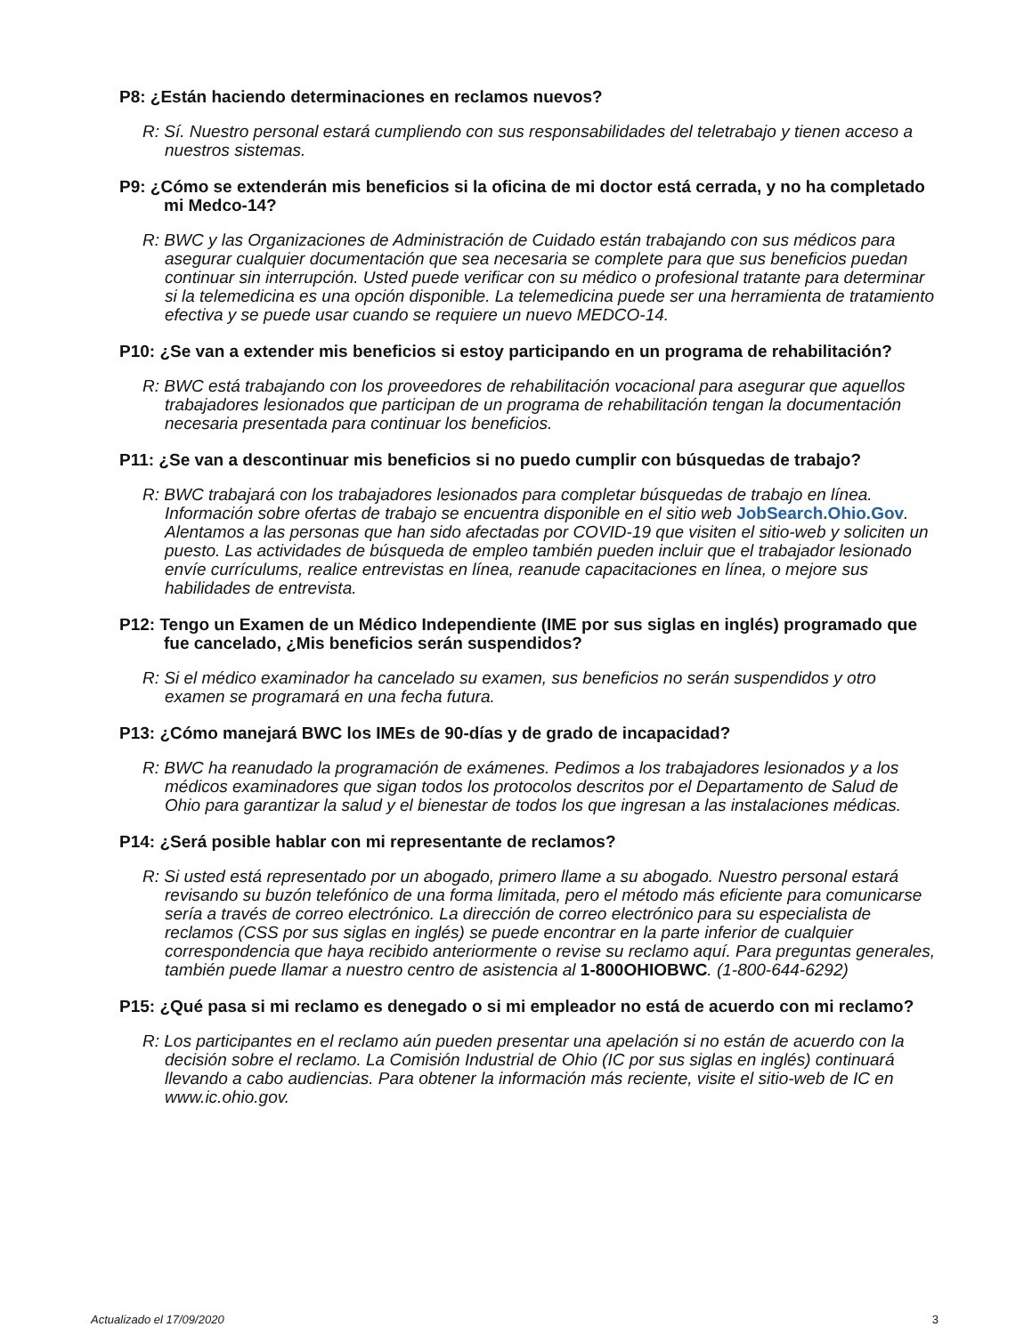P8: ¿Están haciendo determinaciones en reclamos nuevos?
R: Sí. Nuestro personal estará cumpliendo con sus responsabilidades del teletrabajo y tienen acceso a nuestros sistemas.
P9: ¿Cómo se extenderán mis beneficios si la oficina de mi doctor está cerrada, y no ha completado mi Medco-14?
R: BWC y las Organizaciones de Administración de Cuidado están trabajando con sus médicos para asegurar cualquier documentación que sea necesaria se complete para que sus beneficios puedan continuar sin interrupción. Usted puede verificar con su médico o profesional tratante para determinar si la telemedicina es una opción disponible. La telemedicina puede ser una herramienta de tratamiento efectiva y se puede usar cuando se requiere un nuevo MEDCO-14.
P10: ¿Se van a extender mis beneficios si estoy participando en un programa de rehabilitación?
R: BWC está trabajando con los proveedores de rehabilitación vocacional para asegurar que aquellos trabajadores lesionados que participan de un programa de rehabilitación tengan la documentación necesaria presentada para continuar los beneficios.
P11: ¿Se van a descontinuar mis beneficios si no puedo cumplir con búsquedas de trabajo?
R: BWC trabajará con los trabajadores lesionados para completar búsquedas de trabajo en línea. Información sobre ofertas de trabajo se encuentra disponible en el sitio web JobSearch.Ohio.Gov. Alentamos a las personas que han sido afectadas por COVID-19 que visiten el sitio-web y soliciten un puesto. Las actividades de búsqueda de empleo también pueden incluir que el trabajador lesionado envíe currículums, realice entrevistas en línea, reanude capacitaciones en línea, o mejore sus habilidades de entrevista.
P12: Tengo un Examen de un Médico Independiente (IME por sus siglas en inglés) programado que fue cancelado, ¿Mis beneficios serán suspendidos?
R: Si el médico examinador ha cancelado su examen, sus beneficios no serán suspendidos y otro examen se programará en una fecha futura.
P13: ¿Cómo manejará BWC los IMEs de 90-días y de grado de incapacidad?
R: BWC ha reanudado la programación de exámenes. Pedimos a los trabajadores lesionados y a los médicos examinadores que sigan todos los protocolos descritos por el Departamento de Salud de Ohio para garantizar la salud y el bienestar de todos los que ingresan a las instalaciones médicas.
P14: ¿Será posible hablar con mi representante de reclamos?
R: Si usted está representado por un abogado, primero llame a su abogado. Nuestro personal estará revisando su buzón telefónico de una forma limitada, pero el método más eficiente para comunicarse sería a través de correo electrónico. La dirección de correo electrónico para su especialista de reclamos (CSS por sus siglas en inglés) se puede encontrar en la parte inferior de cualquier correspondencia que haya recibido anteriormente o revise su reclamo aquí. Para preguntas generales, también puede llamar a nuestro centro de asistencia al 1-800OHIOBWC. (1-800-644-6292)
P15: ¿Qué pasa si mi reclamo es denegado o si mi empleador no está de acuerdo con mi reclamo?
R: Los participantes en el reclamo aún pueden presentar una apelación si no están de acuerdo con la decisión sobre el reclamo. La Comisión Industrial de Ohio (IC por sus siglas en inglés) continuará llevando a cabo audiencias. Para obtener la información más reciente, visite el sitio-web de IC en www.ic.ohio.gov.
Actualizado el 17/09/2020 3